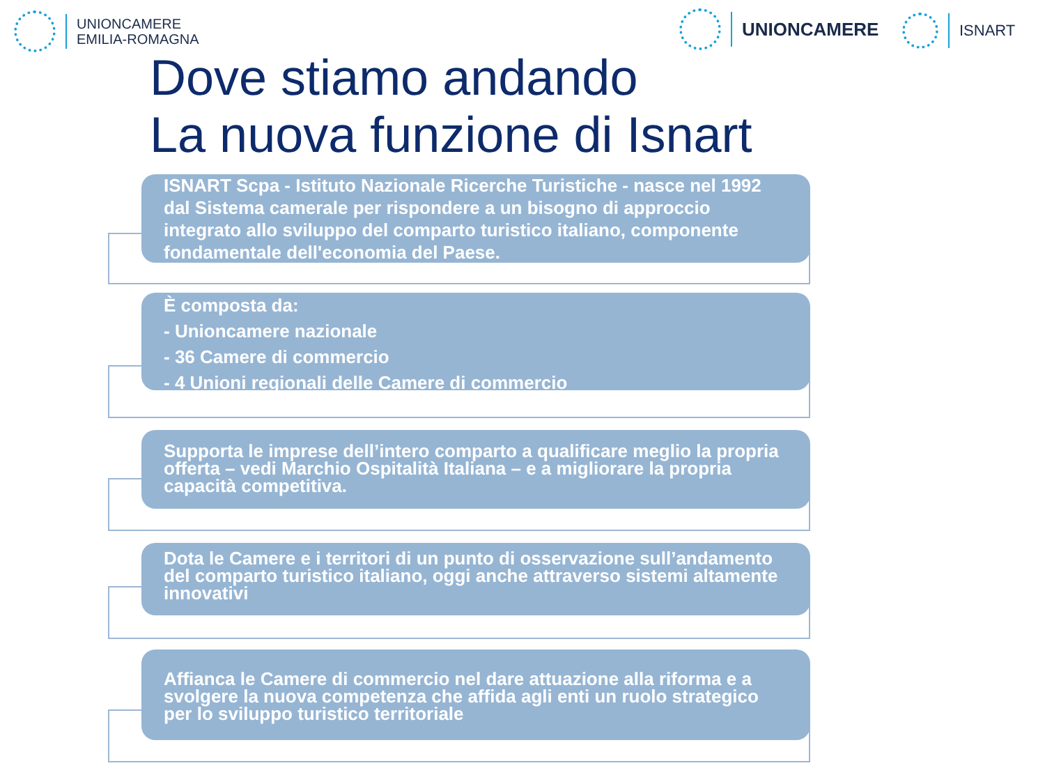UNIONCAMERE
EMILIA-ROMAGNA
UNIONCAMERE ISNART
Dove stiamo andando
La nuova funzione di Isnart
ISNART Scpa - Istituto Nazionale Ricerche Turistiche - nasce nel 1992 dal Sistema camerale per rispondere a un bisogno di approccio integrato allo sviluppo del comparto turistico italiano, componente fondamentale dell'economia del Paese.
È composta da:
- Unioncamere nazionale
- 36 Camere di commercio
- 4 Unioni regionali delle Camere di commercio
Supporta le imprese dell’intero comparto a qualificare meglio la propria offerta – vedi Marchio Ospitalità Italiana – e a migliorare la propria capacità competitiva.
Dota le Camere e i territori di un punto di osservazione sull’andamento del comparto turistico italiano, oggi anche attraverso sistemi altamente innovativi
Affianca le Camere di commercio nel dare attuazione alla riforma e a svolgere la nuova competenza che affida agli enti un ruolo strategico per lo sviluppo turistico territoriale